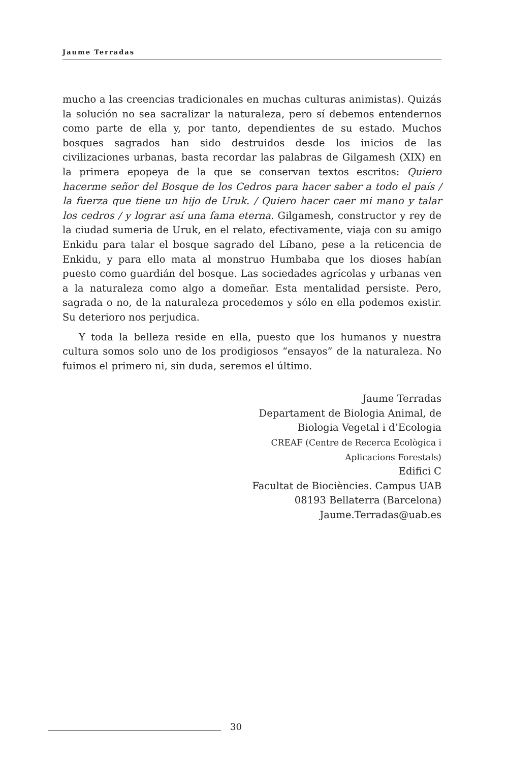Jaume Terradas
mucho a las creencias tradicionales en muchas culturas animistas). Quizás la solución no sea sacralizar la naturaleza, pero sí debemos entendernos como parte de ella y, por tanto, dependientes de su estado. Muchos bosques sagrados han sido destruidos desde los inicios de las civilizaciones urbanas, basta recordar las palabras de Gilgamesh (XIX) en la primera epopeya de la que se conservan textos escritos: Quiero hacerme señor del Bosque de los Cedros para hacer saber a todo el país / la fuerza que tiene un hijo de Uruk. / Quiero hacer caer mi mano y talar los cedros / y lograr así una fama eterna. Gilgamesh, constructor y rey de la ciudad sumeria de Uruk, en el relato, efectivamente, viaja con su amigo Enkidu para talar el bosque sagrado del Líbano, pese a la reticencia de Enkidu, y para ello mata al monstruo Humbaba que los dioses habían puesto como guardián del bosque. Las sociedades agrícolas y urbanas ven a la naturaleza como algo a domeñar. Esta mentalidad persiste. Pero, sagrada o no, de la naturaleza procedemos y sólo en ella podemos existir. Su deterioro nos perjudica.
Y toda la belleza reside en ella, puesto que los humanos y nuestra cultura somos solo uno de los prodigiosos “ensayos” de la naturaleza. No fuimos el primero ni, sin duda, seremos el último.
Jaume Terradas
Departament de Biologia Animal, de
Biologia Vegetal i d’Ecologia
CREAF (Centre de Recerca Ecològica i
Aplicacions Forestals)
Edifici C
Facultat de Biociències. Campus UAB
08193 Bellaterra (Barcelona)
Jaume.Terradas@uab.es
30